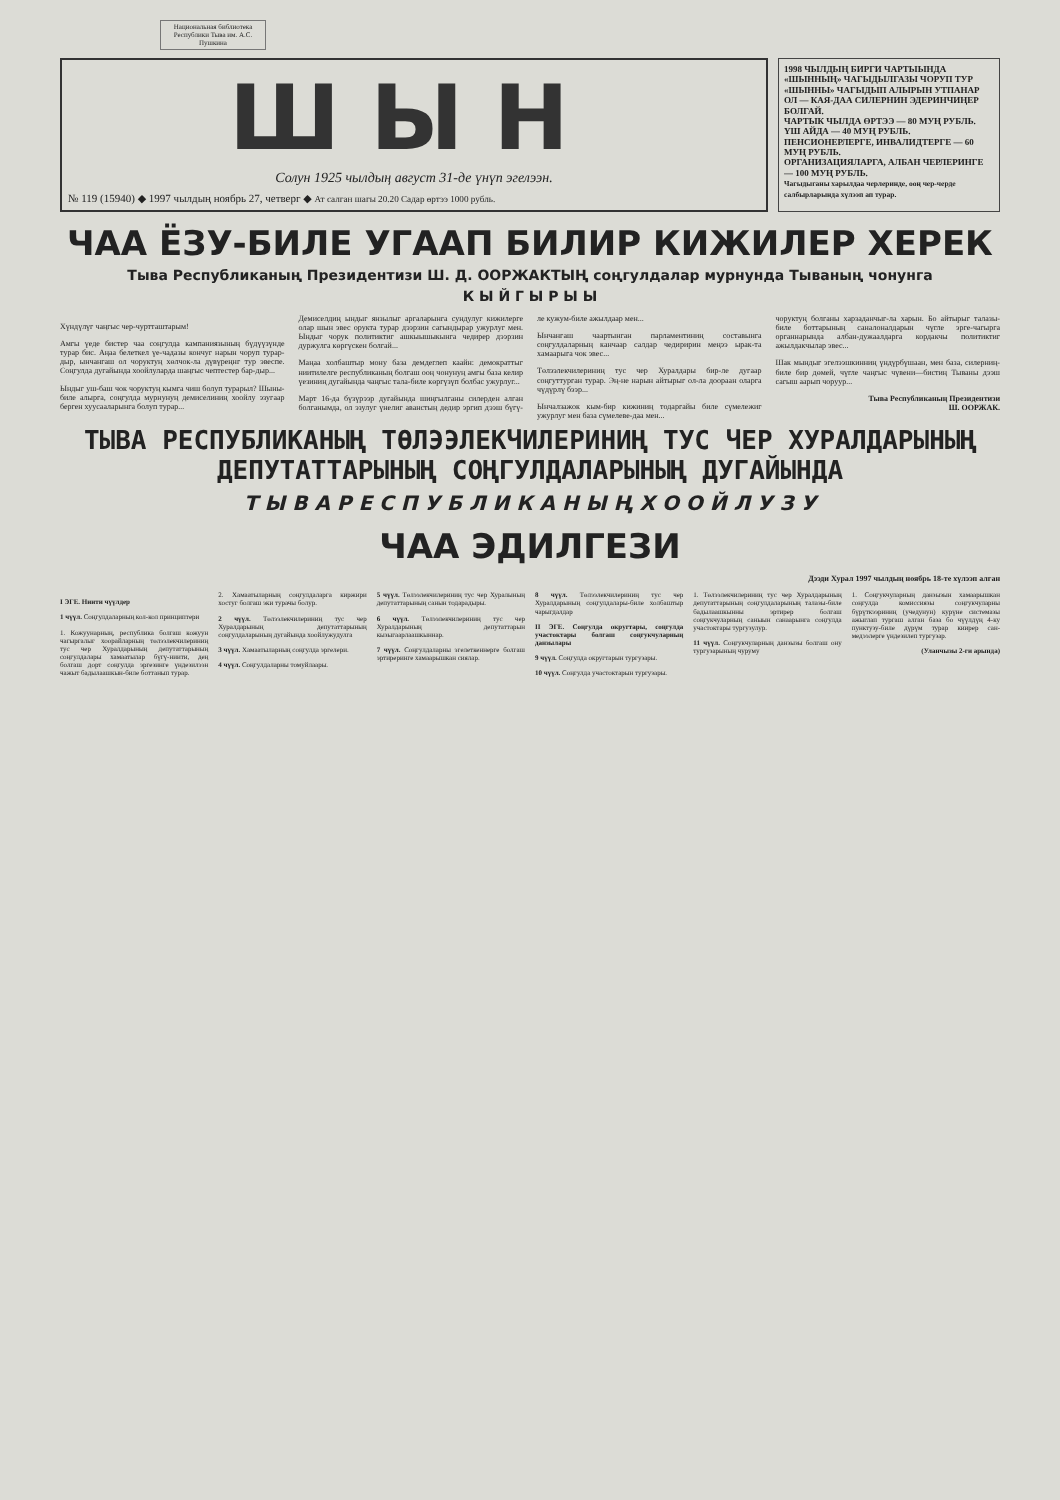Национальная библиотека Республики Тыва им. А.С. Пушкина
ШЫН
Солун 1925 чылдың август 31-де үнүп эгелээн.
№ 119 (15940) ◆ 1997 чылдың ноябрь 27, четверг ◆ Ат салган шагы 20.20 Садар өртээ 1000 рубль.
1998 ЧЫЛДЫҢ БИРГИ ЧАРТЫЫНДА
«ШЫННЫҢ» ЧАГЫДЫЛГАЗЫ ЧОРУП ТУР
«ШЫННЫ» ЧАГЫДЫП АЛЫРЫН УТПАНАР ОЛ — КАЯ-ДАА СИЛЕРНИН ЭДЕРИНЧИҢЕР БОЛГАЙ.
ЧАРТЫК ЧЫЛДА ӨРТЭЭ — 80 МУҢ РУБЛЬ.
ҮШ АЙДА — 40 МУҢ РУБЛЬ.
ПЕНСИОНЕРЛЕРГЕ, ИНВАЛИДТЕРГЕ — 60 МУҢ РУБЛЬ.
ОРГАНИЗАЦИЯЛАРГА, АЛБАН ЧЕРЛЕРИНГЕ — 100 МУҢ РУБЛЬ.
Чагыдыганы харылдаа черлеринде, ооң чер-черде салбырларында хүлээп ап турар.
ЧАА ЁЗУ-БИЛЕ УГААП БИЛИР КИЖИЛЕР ХЕРЕК
Тыва Республиканың Президентизи Ш. Д. ООРЖАКТЫҢ соңгулдалар мурнунда Тываның чонунга
К Ы Й Г Ы Р Ы Ы
Хүндүлүг чаңгыс чер-чуртташтарым!
Амгы үеде бистер чаа соңгулда кампаниязының бүдүүзүнде турар бис. Аңаа белеткел үе-чадазы кончуг нарын чоруп турар-дыр, ынчангаш ол чоруктуң хөлчок-ла дүвүреңнг тур эвеспе. Соңгулда дугайында хоойлуларда шаңгыс чептестер бар-дыр...
Ындыг уш-баш чок чоруктуң кымга чиш болуп турарыл? Шыны-биле алырга, соңгулда мурнунуң демиселиниң хоойлу эзугаар берген хуусааларынга болуп турар...
Демиселдиң ындыг янзылыг аргаларынга сундулуг кижилерге олар шын эвес орукта турар дээрзин сагындырар ужурлуг мен. Ындыг чорук политиктиг ашкыышыкынга чедирер дээрзин дуржулга көргүскен болгай...
Маңаа холбаштыр мону база демдеглеп каайн: демократтыг ниитилелге республиканың болгаш ооң чонунуң амгы база келир үезиниң дугайында чаңгыс тала-биле көргүзүп болбас ужурлуг...
Март 16-да бүзүрээр дугайында шиңгылганы силерден алган болганымда, ол эзулуг үнелиг аванстың дедир эргип дээш бүгү-ле кужум-биле ажылдаар мен...
Ынчангаш чаартынган парламентиниң составынга соңгулдаларның канчаар салдар чедиририн меңээ ырак-та хамаарыга чок эвес...
Төлээлекчилериниң тус чер Хуралдары бир-ле дугаар соңгуттурган турар. Эң-не нарын айтырыг ол-ла доораан оларга чүдүрлү бээр...
Ынчалзажок кым-бир кижиниң тодаргайы биле сүмележиг ужурлуг мен база сүмелеве-даа мен...
чоруктуң болганы харзаданчыг-ла харын. Бо айтырыг талазы-биле боттарының саналоналдарын чүгле эрге-чагырга органнарында албан-дужаалдарга кордакчы политиктиг ажылдакчылар эвес...
Шак мындыг эгелээшкинниң үндүрбүшаан, мен база, силерниң-биле бир дөмей, чүгле чаңгыс чүвени—бистиң Тываны дээш сагыш аарып чоруур...
Тыва Республиканың Президентизи
Ш. ООРЖАК.
ТЫВА РЕСПУБЛИКАНЫҢ ТӨЛЭЭЛЕКЧИЛЕРИНИҢ ТУС ЧЕР ХУРАЛДАРЫНЫҢ
ДЕПУТАТТАРЫНЫҢ СОҢГУЛДАЛАРЫНЫҢ ДУГАЙЫНДА
Т Ы В А Р Е С П У Б Л И К А Н Ы Ң Х О О Й Л У З У
ЧАА ЭДИЛГЕЗИ
Дээди Хурал 1997 чылдың ноябрь 18-те хүлээп алган
I ЭГЕ. Ниити чүүлдер
1 чүүл. Соңгулдаларның кол-кол принциптери
1. Кожуунарның, республика болгаш кожуун чагыргалыг хоорайларның төлээлекчилериниң тус чер Хуралдарының депутаттарының соңгулдалары хамаатылар бүгү-ниити, дең болгаш дорт соңгулда эргезинге үндезилээн чажыт бадылаашкын-биле боттанып турар.
2. Хамаатыларның соңгулдаларга киржири хостуг болгаш эки турачы болур.
2 чүүл. Төлээлекчилериниң тус чер Хуралдарының депутаттарының соңгулдаларының дугайында хоойлужудулга
3 чүүл. Хамаатыларның соңгулда эргелери.
4 чүүл. Соңгулдаларны томуйлаары.
5 чүүл. Төлээлекчилериниң тус чер Хуралының депутаттарының санын тодарадыры.
6 чүүл. Төлээлекчилериниң тус чер Хуралдарының депутаттарын кызыгаарлаашкыннар.
7 чүүл. Соңгулдаларны эгелеткеннерге болгаш эртиреринге хамаарышкан сиялар.
8 чүүл. Төлээлекчилериниң тус чер Хуралдарының соңгулдалары-биле холбаштыр чарыгдалдар
II ЭГЕ. Соңгулда округтары, соңгулда участоктары болгаш соңгукчуларның данзылары
9 чүүл. Соңгулда округтарын тургузары.
10 чүүл. Соңгулда участоктарын тургузары.
1. Төлээлекчилериниң тус чер Хуралдарының депутаттарының соңгулдаларының талазы-биле бадылаашкынны эртирер болгаш соңгукчуларның саныын санаарынга соңгулда участоктары тургузулур.
11 чүүл. Соңгукчуларның данзызы болгаш ону тургузарының чуруму
1. Соңгукчуларның данзызын хамаарышкан соңгулда комиссиязы соңгукчуларны бүрүткээриниң (учедунун) курүне системазы ажыглап тургаш алган база бо чүүлдүң 4-ку пунктузу-биле дүрүм турар киирер сан-медээлерге үндезилеп тургузар.
(Уланчызы 2-ги арында)